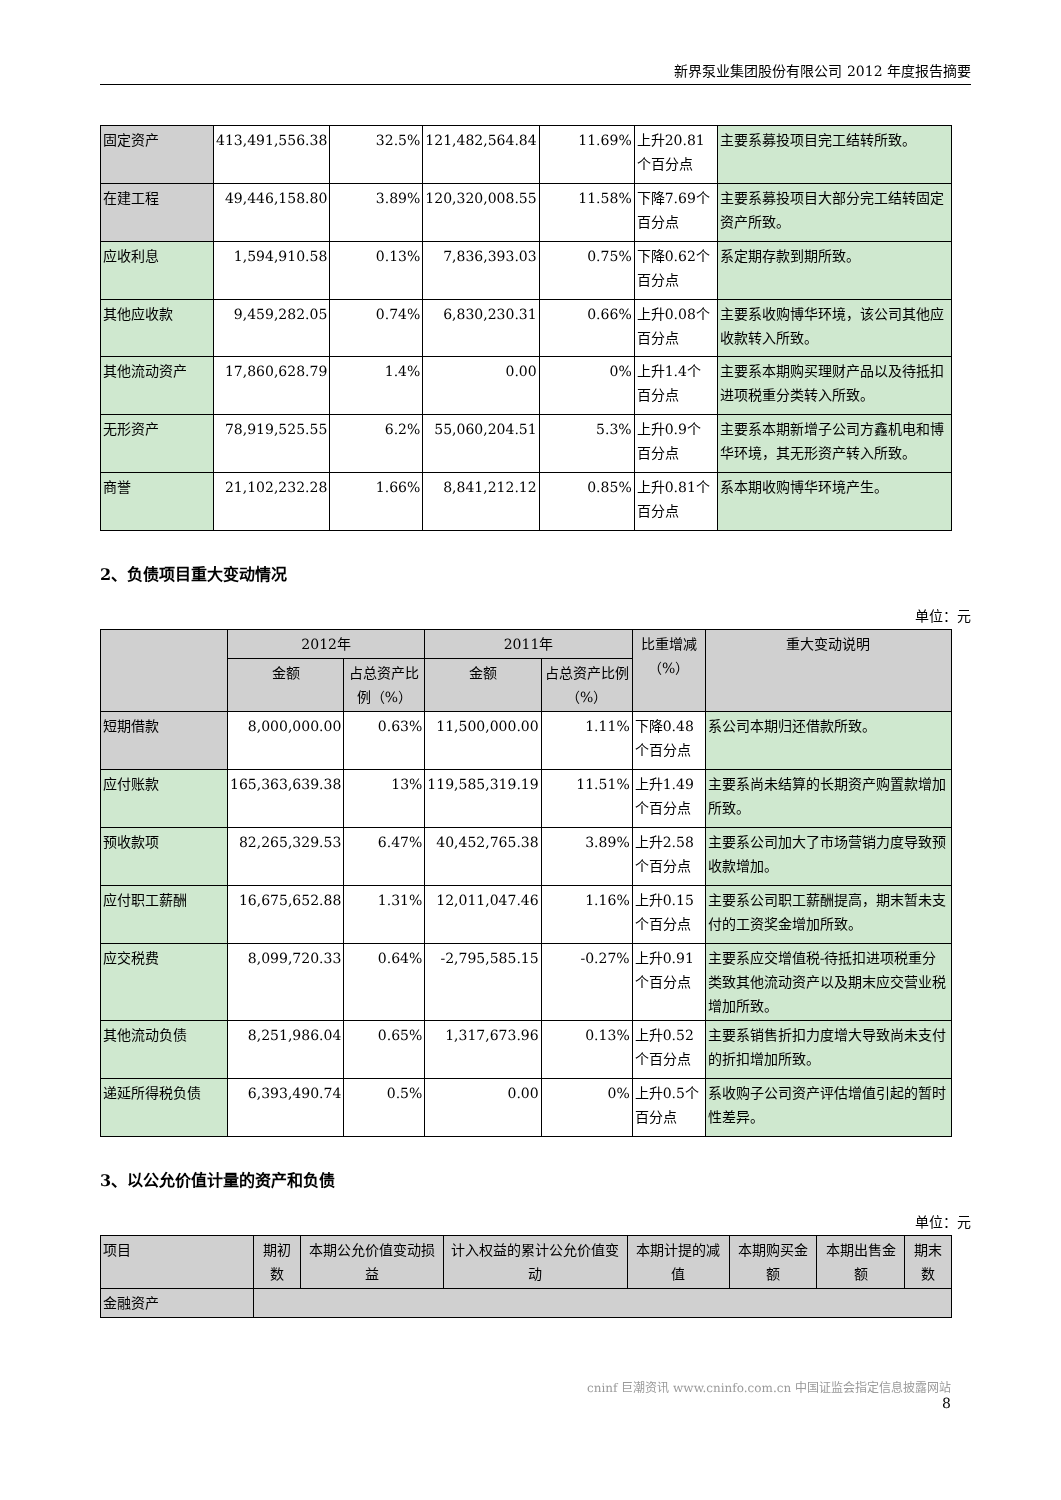新界泵业集团股份有限公司 2012 年度报告摘要
| 固定资产 | 413,491,556.38 | 32.5% | 121,482,564.84 | 11.69% | 上升20.81个百分点 | 主要系募投项目完工结转所致。 |
| 在建工程 | 49,446,158.80 | 3.89% | 120,320,008.55 | 11.58% | 下降7.69个百分点 | 主要系募投项目大部分完工结转固定资产所致。 |
| 应收利息 | 1,594,910.58 | 0.13% | 7,836,393.03 | 0.75% | 下降0.62个百分点 | 系定期存款到期所致。 |
| 其他应收款 | 9,459,282.05 | 0.74% | 6,830,230.31 | 0.66% | 上升0.08个百分点 | 主要系收购博华环境，该公司其他应收款转入所致。 |
| 其他流动资产 | 17,860,628.79 | 1.4% | 0.00 | 0% | 上升1.4个百分点 | 主要系本期购买理财产品以及待抵扣进项税重分类转入所致。 |
| 无形资产 | 78,919,525.55 | 6.2% | 55,060,204.51 | 5.3% | 上升0.9个百分点 | 主要系本期新增子公司方鑫机电和博华环境，其无形资产转入所致。 |
| 商誉 | 21,102,232.28 | 1.66% | 8,841,212.12 | 0.85% | 上升0.81个百分点 | 系本期收购博华环境产生。 |
2、负债项目重大变动情况
单位：元
| | 2012年 | | 2011年 | | 比重增减（%） | 重大变动说明 |
| --- | --- | --- | --- | --- | --- | --- |
| | 金额 | 占总资产比例（%） | 金额 | 占总资产比例（%） | | |
| 短期借款 | 8,000,000.00 | 0.63% | 11,500,000.00 | 1.11% | 下降0.48个百分点 | 系公司本期归还借款所致。 |
| 应付账款 | 165,363,639.38 | 13% | 119,585,319.19 | 11.51% | 上升1.49个百分点 | 主要系尚未结算的长期资产购置款增加所致。 |
| 预收款项 | 82,265,329.53 | 6.47% | 40,452,765.38 | 3.89% | 上升2.58个百分点 | 主要系公司加大了市场营销力度导致预收款增加。 |
| 应付职工薪酬 | 16,675,652.88 | 1.31% | 12,011,047.46 | 1.16% | 上升0.15个百分点 | 主要系公司职工薪酬提高，期末暂未支付的工资奖金增加所致。 |
| 应交税费 | 8,099,720.33 | 0.64% | -2,795,585.15 | -0.27% | 上升0.91个百分点 | 主要系应交增值税-待抵扣进项税重分类致其他流动资产以及期末应交营业税增加所致。 |
| 其他流动负债 | 8,251,986.04 | 0.65% | 1,317,673.96 | 0.13% | 上升0.52个百分点 | 主要系销售折扣力度增大导致尚未支付的折扣增加所致。 |
| 递延所得税负债 | 6,393,490.74 | 0.5% | 0.00 | 0% | 上升0.5个百分点 | 系收购子公司资产评估增值引起的暂时性差异。 |
3、以公允价值计量的资产和负债
单位：元
| 项目 | 期初数 | 本期公允价值变动损益 | 计入权益的累计公允价值变动 | 本期计提的减值 | 本期购买金额 | 本期出售金额 | 期末数 |
| 金融资产 | | | | | | | |
cninf 巨潮资讯 www.cninfo.com.cn 中国证监会指定信息披露网站
8